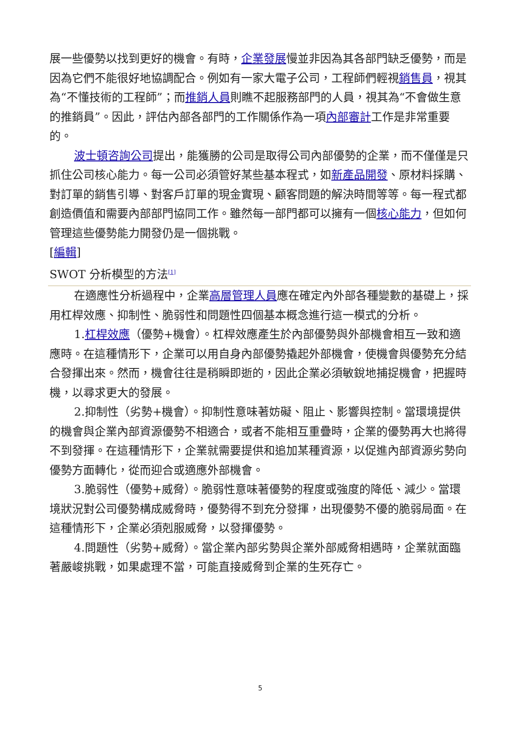展一些優勢以找到更好的機會。有時，企業發展慢並非因為其各部門缺乏優勢，而是因為它們不能很好地協調配合。例如有一家大電子公司，工程師們輕視銷售員，視其為“不懂技術的工程師”；而推銷人員則瞧不起服務部門的人員，視其為“不會做生意的推銷員”。因此，評估內部各部門的工作關係作為一項內部審計工作是非常重要的。
波士頓咨詢公司提出，能獲勝的公司是取得公司內部優勢的企業，而不僅僅是只抓住公司核心能力。每一公司必須管好某些基本程式，如新產品開發、原材料採購、對訂單的銷售引導、對客戶訂單的現金實現、顧客問題的解決時間等等。每一程式都創造價值和需要內部部門協同工作。雖然每一部門都可以擁有一個核心能力，但如何管理這些優勢能力開發仍是一個挑戰。
[編輯]
SWOT 分析模型的方法<sup>[1]</sup>
在適應性分析過程中，企業高層管理人員應在確定內外部各種變數的基礎上，採用杠桿效應、抑制性、脆弱性和問題性四個基本概念進行這一模式的分析。
1.杠桿效應（優勢+機會）。杠桿效應產生於內部優勢與外部機會相互一致和適應時。在這種情形下，企業可以用自身內部優勢撬起外部機會，使機會與優勢充分結合發揮出來。然而，機會往往是稍瞬即逝的，因此企業必須敏銳地捕捉機會，把握時機，以尋求更大的發展。
2.抑制性（劣勢+機會）。抑制性意味著妨礙、阻止、影響與控制。當環境提供的機會與企業內部資源優勢不相適合，或者不能相互重疊時，企業的優勢再大也將得不到發揮。在這種情形下，企業就需要提供和追加某種資源，以促進內部資源劣勢向優勢方面轉化，從而迎合或適應外部機會。
3.脆弱性（優勢+威脅）。脆弱性意味著優勢的程度或強度的降低、減少。當環境狀況對公司優勢構成威脅時，優勢得不到充分發揮，出現優勢不優的脆弱局面。在這種情形下，企業必須剋服威脅，以發揮優勢。
4.問題性（劣勢+威脅）。當企業內部劣勢與企業外部威脅相遇時，企業就面臨著嚴峻挑戰，如果處理不當，可能直接威脅到企業的生死存亡。
5